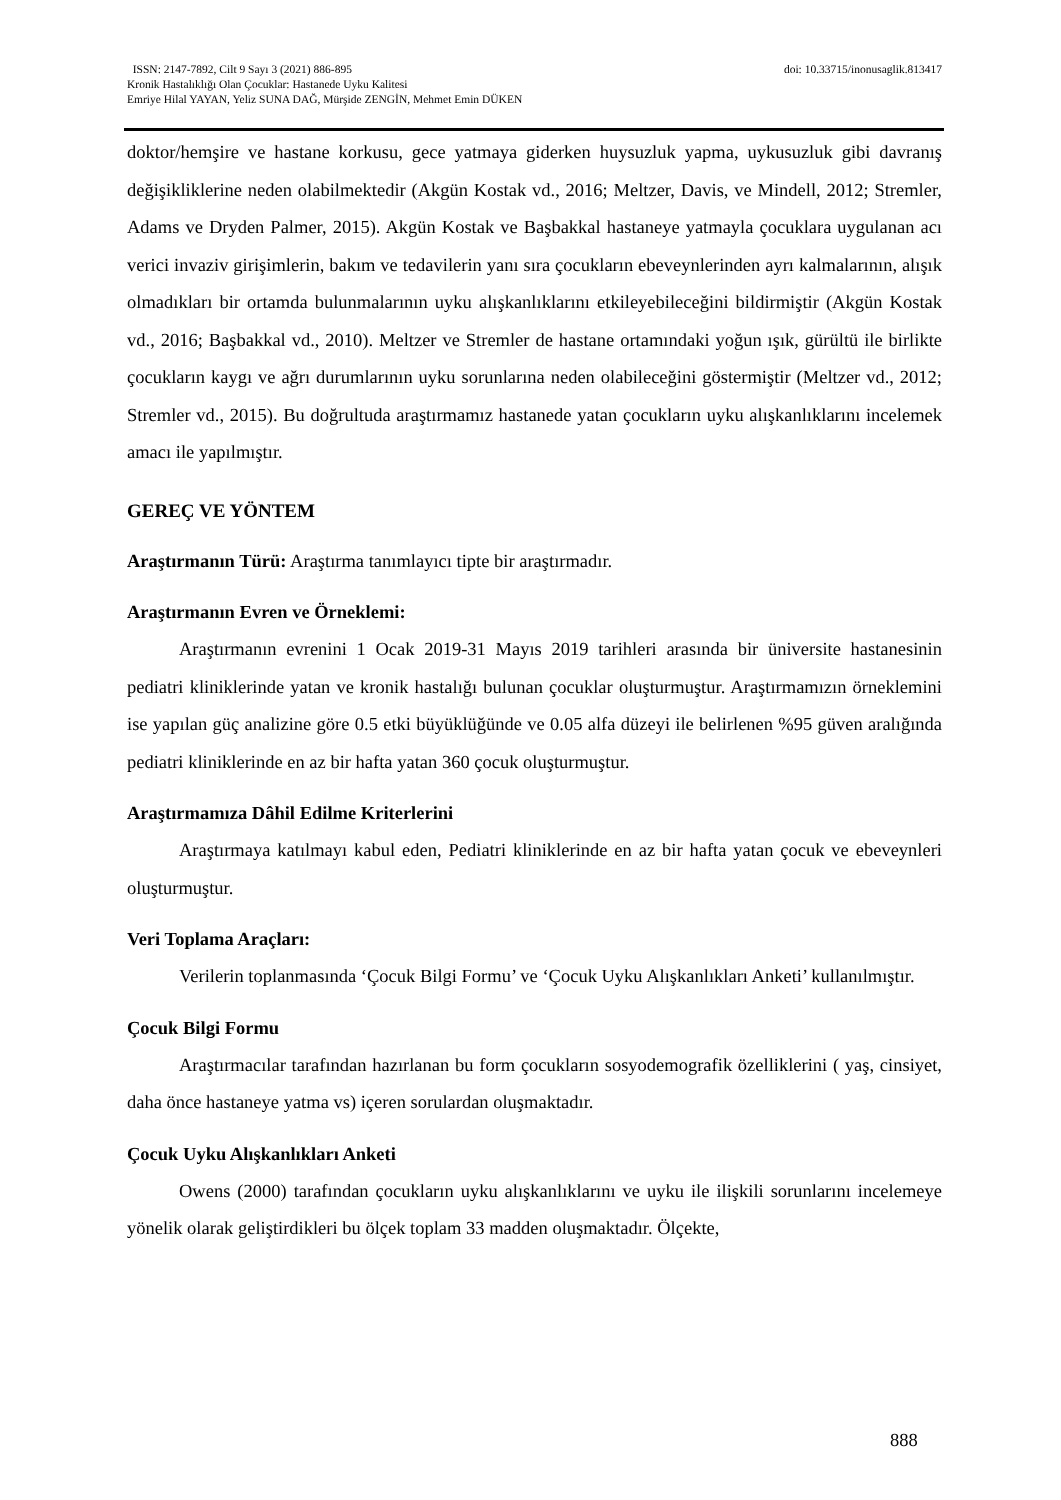doi: 10.33715/inonusaglik.813417 ISSN: 2147-7892, Cilt 9 Sayı 3 (2021) 886-895
Kronik Hastalıklığı Olan Çocuklar: Hastanede Uyku Kalitesi
Emriye Hilal YAYAN, Yeliz SUNA DAĞ, Mürşide ZENGİN, Mehmet Emin DÜKEN
doktor/hemşire ve hastane korkusu, gece yatmaya giderken huysuzluk yapma, uykusuzluk gibi davranış değişikliklerine neden olabilmektedir (Akgün Kostak vd., 2016; Meltzer, Davis, ve Mindell, 2012; Stremler, Adams ve Dryden Palmer, 2015). Akgün Kostak ve Başbakkal hastaneye yatmayla çocuklara uygulanan acı verici invaziv girişimlerin, bakım ve tedavilerin yanı sıra çocukların ebeveynlerinden ayrı kalmalarının, alışık olmadıkları bir ortamda bulunmalarının uyku alışkanlıklarını etkileyebileceğini bildirmiştir (Akgün Kostak vd., 2016; Başbakkal vd., 2010). Meltzer ve Stremler de hastane ortamındaki yoğun ışık, gürültü ile birlikte çocukların kaygı ve ağrı durumlarının uyku sorunlarına neden olabileceğini göstermiştir (Meltzer vd., 2012; Stremler vd., 2015). Bu doğrultuda araştırmamız hastanede yatan çocukların uyku alışkanlıklarını incelemek amacı ile yapılmıştır.
GEREÇ VE YÖNTEM
Araştırmanın Türü: Araştırma tanımlayıcı tipte bir araştırmadır.
Araştırmanın Evren ve Örneklemi:
Araştırmanın evrenini 1 Ocak 2019-31 Mayıs 2019 tarihleri arasında bir üniversite hastanesinin pediatri kliniklerinde yatan ve kronik hastalığı bulunan çocuklar oluşturmuştur. Araştırmamızın örneklemini ise yapılan güç analizine göre 0.5 etki büyüklüğünde ve 0.05 alfa düzeyi ile belirlenen %95 güven aralığında pediatri kliniklerinde en az bir hafta yatan 360 çocuk oluşturmuştur.
Araştırmamıza Dâhil Edilme Kriterlerini
Araştırmaya katılmayı kabul eden, Pediatri kliniklerinde en az bir hafta yatan çocuk ve ebeveynleri oluşturmuştur.
Veri Toplama Araçları:
Verilerin toplanmasında ‘Çocuk Bilgi Formu’ ve ‘Çocuk Uyku Alışkanlıkları Anketi’ kullanılmıştır.
Çocuk Bilgi Formu
Araştırmacılar tarafından hazırlanan bu form çocukların sosyodemografik özelliklerini ( yaş, cinsiyet, daha önce hastaneye yatma vs) içeren sorulardan oluşmaktadır.
Çocuk Uyku Alışkanlıkları Anketi
Owens (2000) tarafından çocukların uyku alışkanlıklarını ve uyku ile ilişkili sorunlarını incelemeye yönelik olarak geliştirdikleri bu ölçek toplam 33 madden oluşmaktadır. Ölçekte,
888